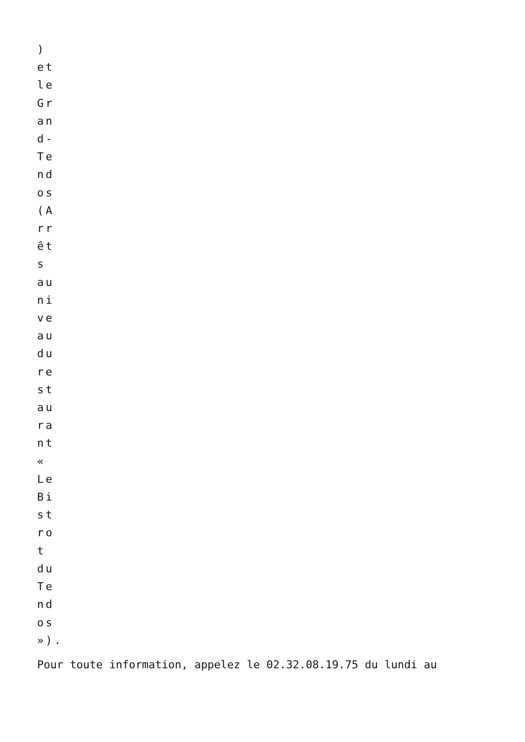) et le Grand-Tendos (Arrêts au niveau du restaurant « Le Bistrot du Tendos »).
Pour toute information, appelez le 02.32.08.19.75 du lundi au